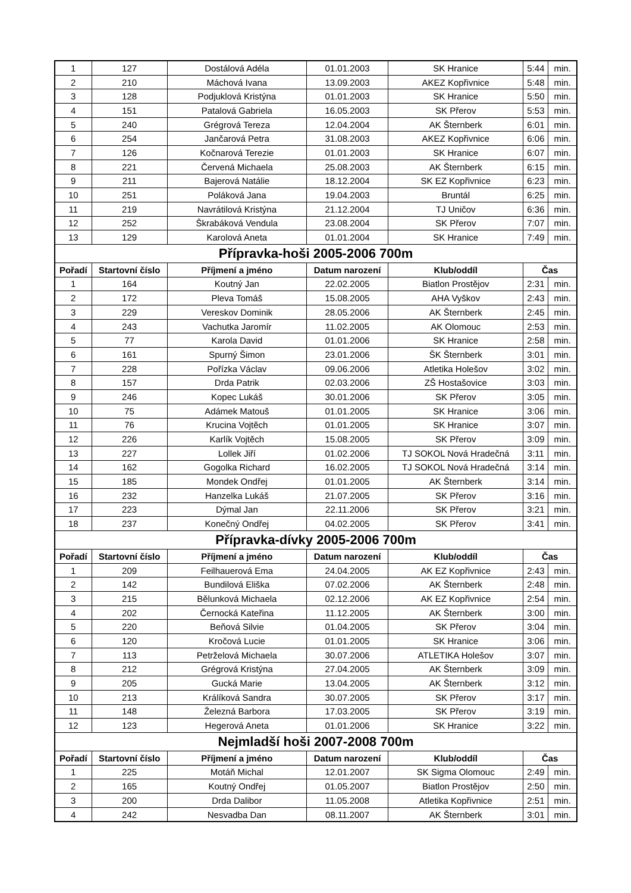| 1 | 127 | Dostálová Adéla | 01.01.2003 | SK Hranice | 5:44 | min. |
| 2 | 210 | Máchová Ivana | 13.09.2003 | AKEZ Kopřivnice | 5:48 | min. |
| 3 | 128 | Podjuklová Kristýna | 01.01.2003 | SK Hranice | 5:50 | min. |
| 4 | 151 | Patalová Gabriela | 16.05.2003 | SK Přerov | 5:53 | min. |
| 5 | 240 | Grégrová Tereza | 12.04.2004 | AK Šternberk | 6:01 | min. |
| 6 | 254 | Jančarová Petra | 31.08.2003 | AKEZ Kopřivnice | 6:06 | min. |
| 7 | 126 | Kočnarová Terezie | 01.01.2003 | SK Hranice | 6:07 | min. |
| 8 | 221 | Červená Michaela | 25.08.2003 | AK Šternberk | 6:15 | min. |
| 9 | 211 | Bajerová Natálie | 18.12.2004 | SK EZ Kopřivnice | 6:23 | min. |
| 10 | 251 | Poláková Jana | 19.04.2003 | Bruntál | 6:25 | min. |
| 11 | 219 | Navrátilová Kristýna | 21.12.2004 | TJ Uničov | 6:36 | min. |
| 12 | 252 | Škrabáková Vendula | 23.08.2004 | SK Přerov | 7:07 | min. |
| 13 | 129 | Karolová Aneta | 01.01.2004 | SK Hranice | 7:49 | min. |
| Přípravka-hoši 2005-2006 700m | | | | | | |
| Pořadí | Startovní číslo | Příjmení a jméno | Datum narození | Klub/oddíl | Čas | |
| 1 | 164 | Koutný Jan | 22.02.2005 | Biatlon Prostějov | 2:31 | min. |
| 2 | 172 | Pleva Tomáš | 15.08.2005 | AHA Vyškov | 2:43 | min. |
| 3 | 229 | Vereskov Dominik | 28.05.2006 | AK Šternberk | 2:45 | min. |
| 4 | 243 | Vachutka Jaromír | 11.02.2005 | AK Olomouc | 2:53 | min. |
| 5 | 77 | Karola David | 01.01.2006 | SK Hranice | 2:58 | min. |
| 6 | 161 | Spurný Šimon | 23.01.2006 | ŠK Šternberk | 3:01 | min. |
| 7 | 228 | Pořízka Václav | 09.06.2006 | Atletika Holešov | 3:02 | min. |
| 8 | 157 | Drda Patrik | 02.03.2006 | ZŠ Hostašovice | 3:03 | min. |
| 9 | 246 | Kopec Lukáš | 30.01.2006 | SK Přerov | 3:05 | min. |
| 10 | 75 | Adámek Matouš | 01.01.2005 | SK Hranice | 3:06 | min. |
| 11 | 76 | Krucina Vojtěch | 01.01.2005 | SK Hranice | 3:07 | min. |
| 12 | 226 | Karlík Vojtěch | 15.08.2005 | SK Přerov | 3:09 | min. |
| 13 | 227 | Lollek Jiří | 01.02.2006 | TJ SOKOL Nová Hradečná | 3:11 | min. |
| 14 | 162 | Gogolka Richard | 16.02.2005 | TJ SOKOL Nová Hradečná | 3:14 | min. |
| 15 | 185 | Mondek Ondřej | 01.01.2005 | AK Šternberk | 3:14 | min. |
| 16 | 232 | Hanzelka Lukáš | 21.07.2005 | SK Přerov | 3:16 | min. |
| 17 | 223 | Dýmal Jan | 22.11.2006 | SK Přerov | 3:21 | min. |
| 18 | 237 | Konečný Ondřej | 04.02.2005 | SK Přerov | 3:41 | min. |
| Přípravka-dívky 2005-2006 700m | | | | | | |
| Pořadí | Startovní číslo | Příjmení a jméno | Datum narození | Klub/oddíl | Čas | |
| 1 | 209 | Feilhauerová Ema | 24.04.2005 | AK EZ Kopřivnice | 2:43 | min. |
| 2 | 142 | Bundilová Eliška | 07.02.2006 | AK Šternberk | 2:48 | min. |
| 3 | 215 | Bělunková Michaela | 02.12.2006 | AK EZ Kopřivnice | 2:54 | min. |
| 4 | 202 | Černocká Kateřina | 11.12.2005 | AK Šternberk | 3:00 | min. |
| 5 | 220 | Beňová Silvie | 01.04.2005 | SK Přerov | 3:04 | min. |
| 6 | 120 | Kročová Lucie | 01.01.2005 | SK Hranice | 3:06 | min. |
| 7 | 113 | Petrželová Michaela | 30.07.2006 | ATLETIKA Holešov | 3:07 | min. |
| 8 | 212 | Grégrová Kristýna | 27.04.2005 | AK Šternberk | 3:09 | min. |
| 9 | 205 | Gucká Marie | 13.04.2005 | AK Šternberk | 3:12 | min. |
| 10 | 213 | Králíková Sandra | 30.07.2005 | SK Přerov | 3:17 | min. |
| 11 | 148 | Železná Barbora | 17.03.2005 | SK Přerov | 3:19 | min. |
| 12 | 123 | Hegerová Aneta | 01.01.2006 | SK Hranice | 3:22 | min. |
| Nejmladší hoši 2007-2008 700m | | | | | | |
| Pořadí | Startovní číslo | Příjmení a jméno | Datum narození | Klub/oddíl | Čas | |
| 1 | 225 | Motáň Michal | 12.01.2007 | SK Sigma Olomouc | 2:49 | min. |
| 2 | 165 | Koutný Ondřej | 01.05.2007 | Biatlon Prostějov | 2:50 | min. |
| 3 | 200 | Drda Dalibor | 11.05.2008 | Atletika Kopřivnice | 2:51 | min. |
| 4 | 242 | Nesvadba Dan | 08.11.2007 | AK Šternberk | 3:01 | min. |